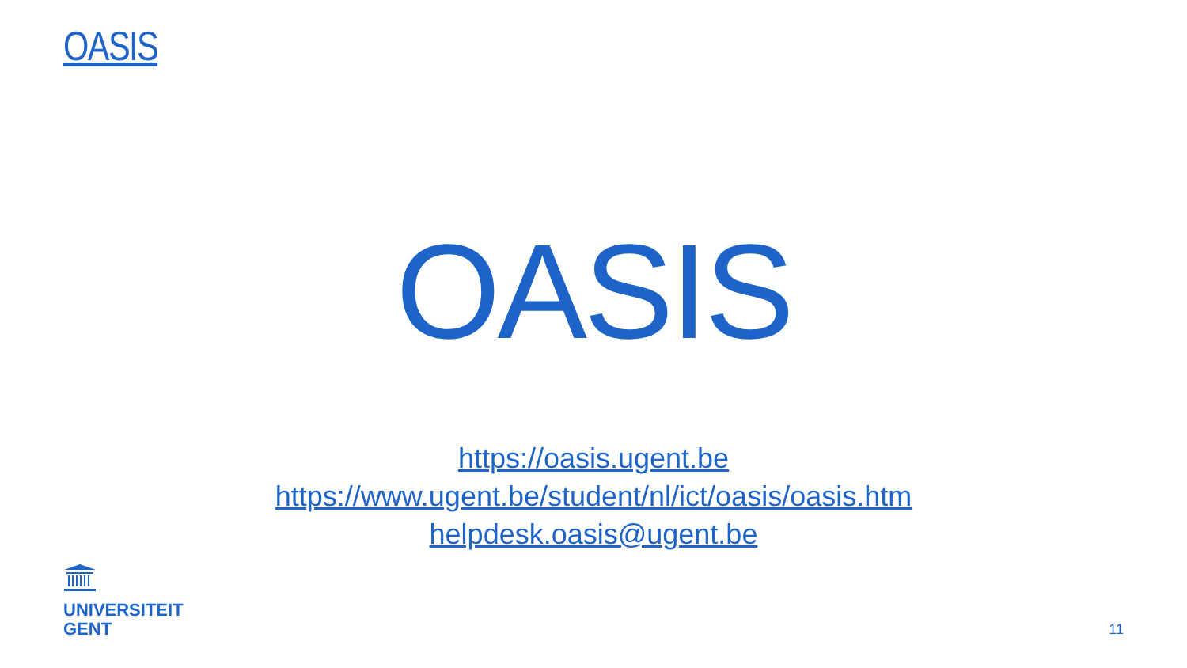OASIS
OASIS
https://oasis.ugent.be
https://www.ugent.be/student/nl/ict/oasis/oasis.htm
helpdesk.oasis@ugent.be
UNIVERSITEIT
GENT
11